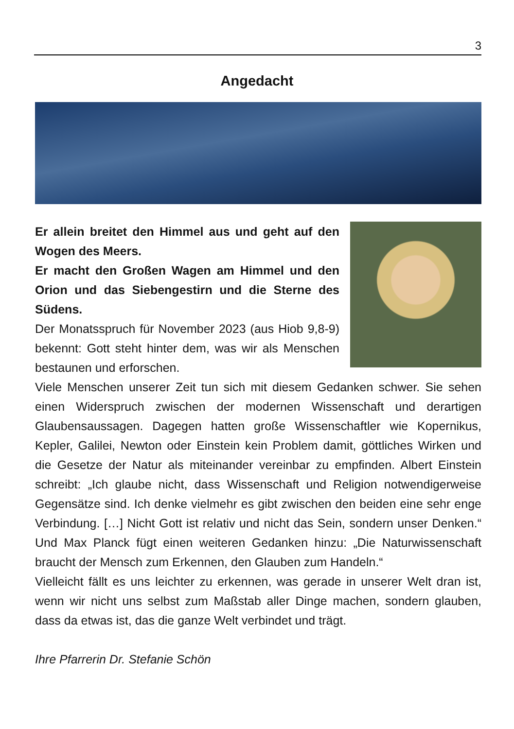3
Angedacht
Er allein breitet den Himmel aus und geht auf den Wogen des Meers.
Er macht den Großen Wagen am Himmel und den Orion und das Siebengestirn und die Sterne des Südens.
Der Monatsspruch für November 2023 (aus Hiob 9,8-9) bekennt: Gott steht hinter dem, was wir als Menschen bestaunen und erforschen.
Viele Menschen unserer Zeit tun sich mit diesem Gedanken schwer. Sie sehen einen Widerspruch zwischen der modernen Wissenschaft und derartigen Glaubensaussagen. Dagegen hatten große Wissenschaftler wie Kopernikus, Kepler, Galilei, Newton oder Einstein kein Problem damit, göttliches Wirken und die Gesetze der Natur als miteinander vereinbar zu empfinden. Albert Einstein schreibt: „Ich glaube nicht, dass Wissenschaft und Religion notwendigerweise Gegensätze sind. Ich denke vielmehr es gibt zwischen den beiden eine sehr enge Verbindung. […] Nicht Gott ist relativ und nicht das Sein, sondern unser Denken.“ Und Max Planck fügt einen weiteren Gedanken hinzu: „Die Naturwissenschaft braucht der Mensch zum Erkennen, den Glauben zum Handeln.“
Vielleicht fällt es uns leichter zu erkennen, was gerade in unserer Welt dran ist, wenn wir nicht uns selbst zum Maßstab aller Dinge machen, sondern glauben, dass da etwas ist, das die ganze Welt verbindet und trägt.
Ihre Pfarrerin Dr. Stefanie Schön